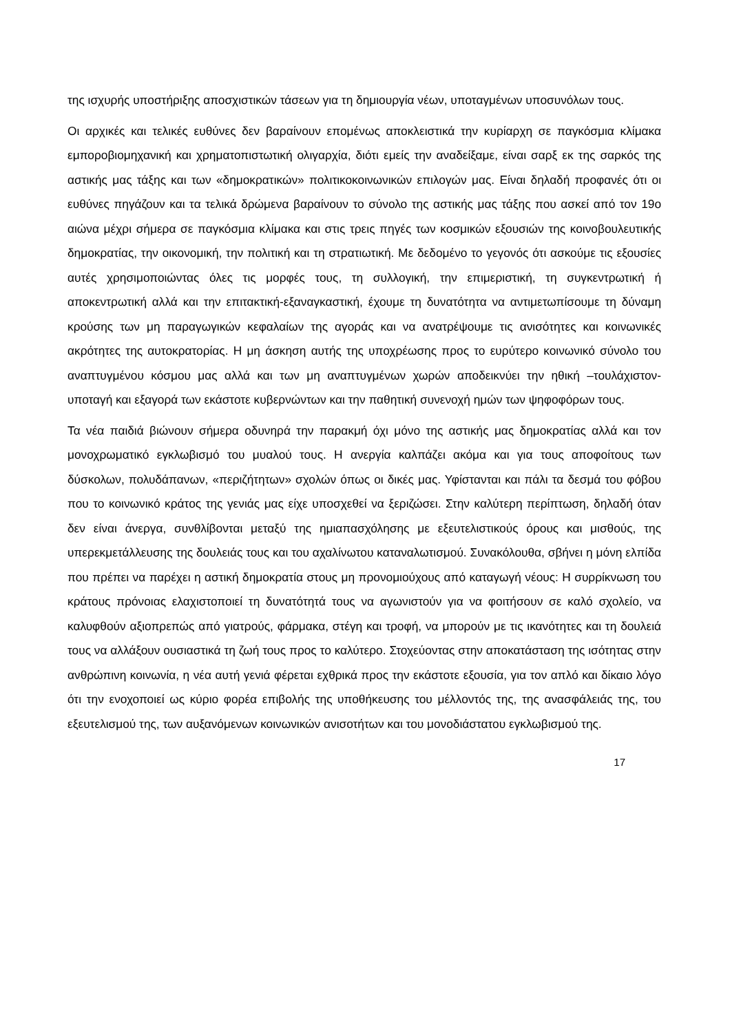της ισχυρής υποστήριξης αποσχιστικών τάσεων για τη δημιουργία νέων, υποταγμένων υποσυνόλων τους.
Οι αρχικές και τελικές ευθύνες δεν βαραίνουν επομένως αποκλειστικά την κυρίαρχη σε παγκόσμια κλίμακα εμποροβιομηχανική και χρηματοπιστωτική ολιγαρχία, διότι εμείς την αναδείξαμε, είναι σαρξ εκ της σαρκός της αστικής μας τάξης και των «δημοκρατικών» πολιτικοκοινωνικών επιλογών μας. Είναι δηλαδή προφανές ότι οι ευθύνες πηγάζουν και τα τελικά δρώμενα βαραίνουν το σύνολο της αστικής μας τάξης που ασκεί από τον 19ο αιώνα μέχρι σήμερα σε παγκόσμια κλίμακα και στις τρεις πηγές των κοσμικών εξουσιών της κοινοβουλευτικής δημοκρατίας, την οικονομική, την πολιτική και τη στρατιωτική. Με δεδομένο το γεγονός ότι ασκούμε τις εξουσίες αυτές χρησιμοποιώντας όλες τις μορφές τους, τη συλλογική, την επιμεριστική, τη συγκεντρωτική ή αποκεντρωτική αλλά και την επιτακτική-εξαναγκαστική, έχουμε τη δυνατότητα να αντιμετωπίσουμε τη δύναμη κρούσης των μη παραγωγικών κεφαλαίων της αγοράς και να ανατρέψουμε τις ανισότητες και κοινωνικές ακρότητες της αυτοκρατορίας. Η μη άσκηση αυτής της υποχρέωσης προς το ευρύτερο κοινωνικό σύνολο του αναπτυγμένου κόσμου μας αλλά και των μη αναπτυγμένων χωρών αποδεικνύει την ηθική –τουλάχιστον- υποταγή και εξαγορά των εκάστοτε κυβερνώντων και την παθητική συνενοχή ημών των ψηφοφόρων τους.
Τα νέα παιδιά βιώνουν σήμερα οδυνηρά την παρακμή όχι μόνο της αστικής μας δημοκρατίας αλλά και τον μονοχρωματικό εγκλωβισμό του μυαλού τους. Η ανεργία καλπάζει ακόμα και για τους αποφοίτους των δύσκολων, πολυδάπανων, «περιζήτητων» σχολών όπως οι δικές μας. Υφίστανται και πάλι τα δεσμά του φόβου που το κοινωνικό κράτος της γενιάς μας είχε υποσχεθεί να ξεριζώσει. Στην καλύτερη περίπτωση, δηλαδή όταν δεν είναι άνεργα, συνθλίβονται μεταξύ της ημιαπασχόλησης με εξευτελιστικούς όρους και μισθούς, της υπερεκμετάλλευσης της δουλειάς τους και του αχαλίνωτου καταναλωτισμού. Συνακόλουθα, σβήνει η μόνη ελπίδα που πρέπει να παρέχει η αστική δημοκρατία στους μη προνομιούχους από καταγωγή νέους: Η συρρίκνωση του κράτους πρόνοιας ελαχιστοποιεί τη δυνατότητά τους να αγωνιστούν για να φοιτήσουν σε καλό σχολείο, να καλυφθούν αξιοπρεπώς από γιατρούς, φάρμακα, στέγη και τροφή, να μπορούν με τις ικανότητες και τη δουλειά τους να αλλάξουν ουσιαστικά τη ζωή τους προς το καλύτερο. Στοχεύοντας στην αποκατάσταση της ισότητας στην ανθρώπινη κοινωνία, η νέα αυτή γενιά φέρεται εχθρικά προς την εκάστοτε εξουσία, για τον απλό και δίκαιο λόγο ότι την ενοχοποιεί ως κύριο φορέα επιβολής της υποθήκευσης του μέλλοντός της, της ανασφάλειάς της, του εξευτελισμού της, των αυξανόμενων κοινωνικών ανισοτήτων και του μονοδιάστατου εγκλωβισμού της.
17